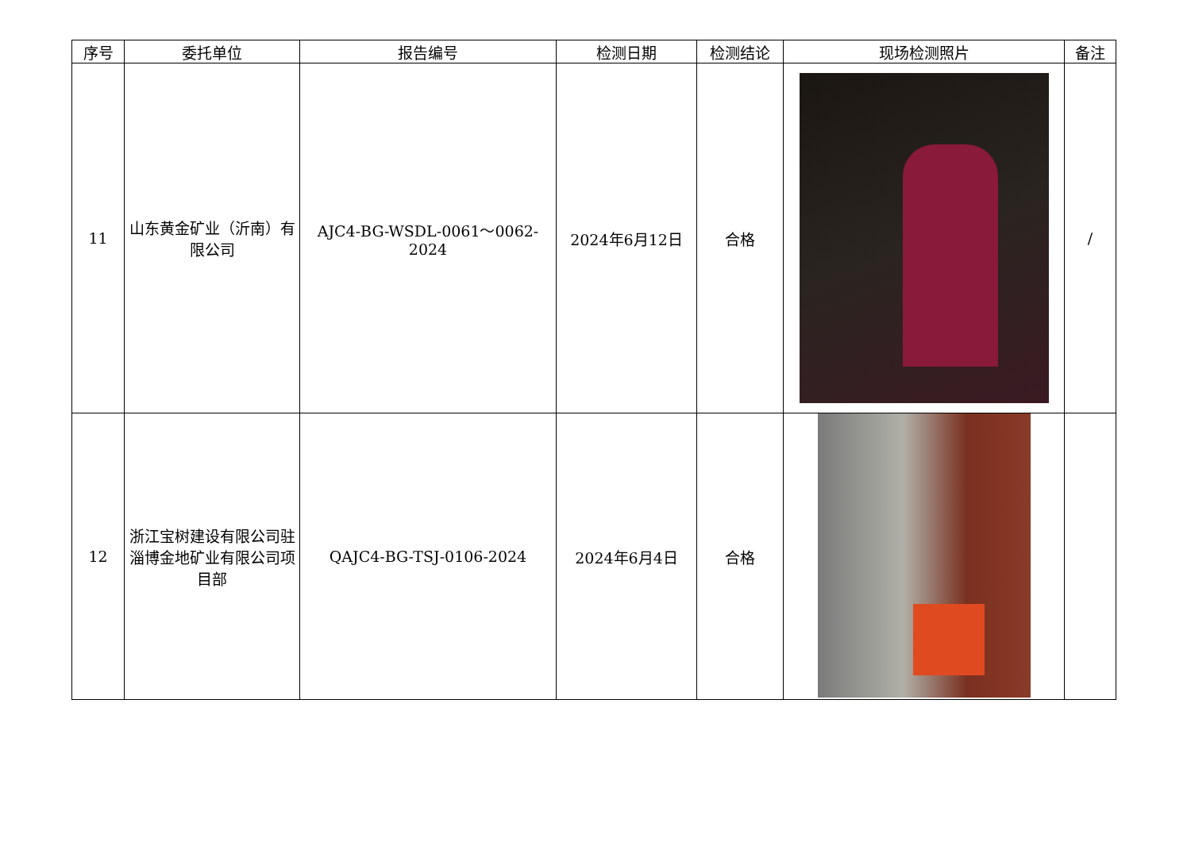| 序号 | 委托单位 | 报告编号 | 检测日期 | 检测结论 | 现场检测照片 | 备注 |
| --- | --- | --- | --- | --- | --- | --- |
| 11 | 山东黄金矿业（沂南）有限公司 | AJC4-BG-WSDL-0061～0062-2024 | 2024年6月12日 | 合格 | | / |
| 12 | 浙江宝树建设有限公司驻淄博金地矿业有限公司项目部 | QAJC4-BG-TSJ-0106-2024 | 2024年6月4日 | 合格 | | |